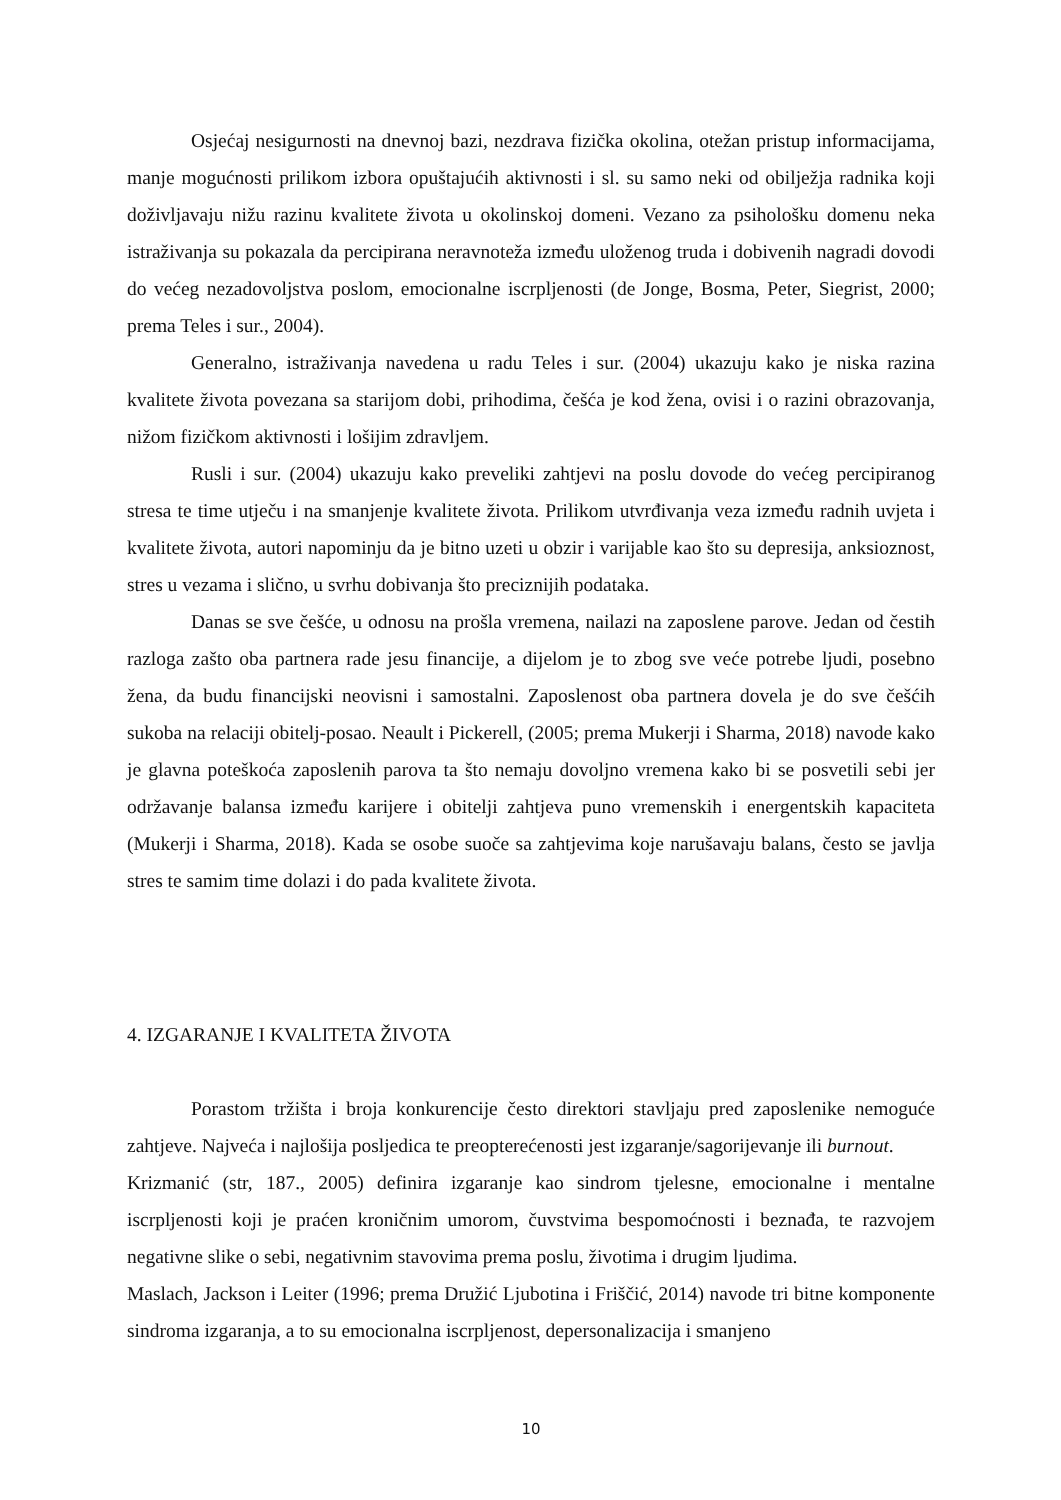Osjećaj nesigurnosti na dnevnoj bazi, nezdrava fizička okolina, otežan pristup informacijama, manje mogućnosti prilikom izbora opuštajućih aktivnosti i sl. su samo neki od obilježja radnika koji doživljavaju nižu razinu kvalitete života u okolinskoj domeni. Vezano za psihološku domenu neka istraživanja su pokazala da percipirana neravnoteža između uloženog truda i dobivenih nagradi dovodi do većeg nezadovoljstva poslom, emocionalne iscrpljenosti (de Jonge, Bosma, Peter, Siegrist, 2000; prema Teles i sur., 2004).
Generalno, istraživanja navedena u radu Teles i sur. (2004) ukazuju kako je niska razina kvalitete života povezana sa starijom dobi, prihodima, češća je kod žena, ovisi i o razini obrazovanja, nižom fizičkom aktivnosti i lošijim zdravljem.
Rusli i sur. (2004) ukazuju kako preveliki zahtjevi na poslu dovode do većeg percipiranog stresa te time utječu i na smanjenje kvalitete života. Prilikom utvrđivanja veza između radnih uvjeta i kvalitete života, autori napominju da je bitno uzeti u obzir i varijable kao što su depresija, anksioznost, stres u vezama i slično, u svrhu dobivanja što preciznijih podataka.
Danas se sve češće, u odnosu na prošla vremena, nailazi na zaposlene parove. Jedan od čestih razloga zašto oba partnera rade jesu financije, a dijelom je to zbog sve veće potrebe ljudi, posebno žena, da budu financijski neovisni i samostalni. Zaposlenost oba partnera dovela je do sve češćih sukoba na relaciji obitelj-posao. Neault i Pickerell, (2005; prema Mukerji i Sharma, 2018) navode kako je glavna poteškoća zaposlenih parova ta što nemaju dovoljno vremena kako bi se posvetili sebi jer održavanje balansa između karijere i obitelji zahtjeva puno vremenskih i energentskih kapaciteta (Mukerji i Sharma, 2018). Kada se osobe suoče sa zahtjevima koje narušavaju balans, često se javlja stres te samim time dolazi i do pada kvalitete života.
4. IZGARANJE I KVALITETA ŽIVOTA
Porastom tržišta i broja konkurencije često direktori stavljaju pred zaposlenike nemoguće zahtjeve. Najveća i najlošija posljedica te preopterećenosti jest izgaranje/sagorijevanje ili burnout.
Krizmanić (str, 187., 2005) definira izgaranje kao sindrom tjelesne, emocionalne i mentalne iscrpljenosti koji je praćen kroničnim umorom, čuvstvima bespomoćnosti i beznađa, te razvojem negativne slike o sebi, negativnim stavovima prema poslu, životima i drugim ljudima.
Maslach, Jackson i Leiter (1996; prema Družić Ljubotina i Friščić, 2014) navode tri bitne komponente sindroma izgaranja, a to su emocionalna iscrpljenost, depersonalizacija i smanjeno
10